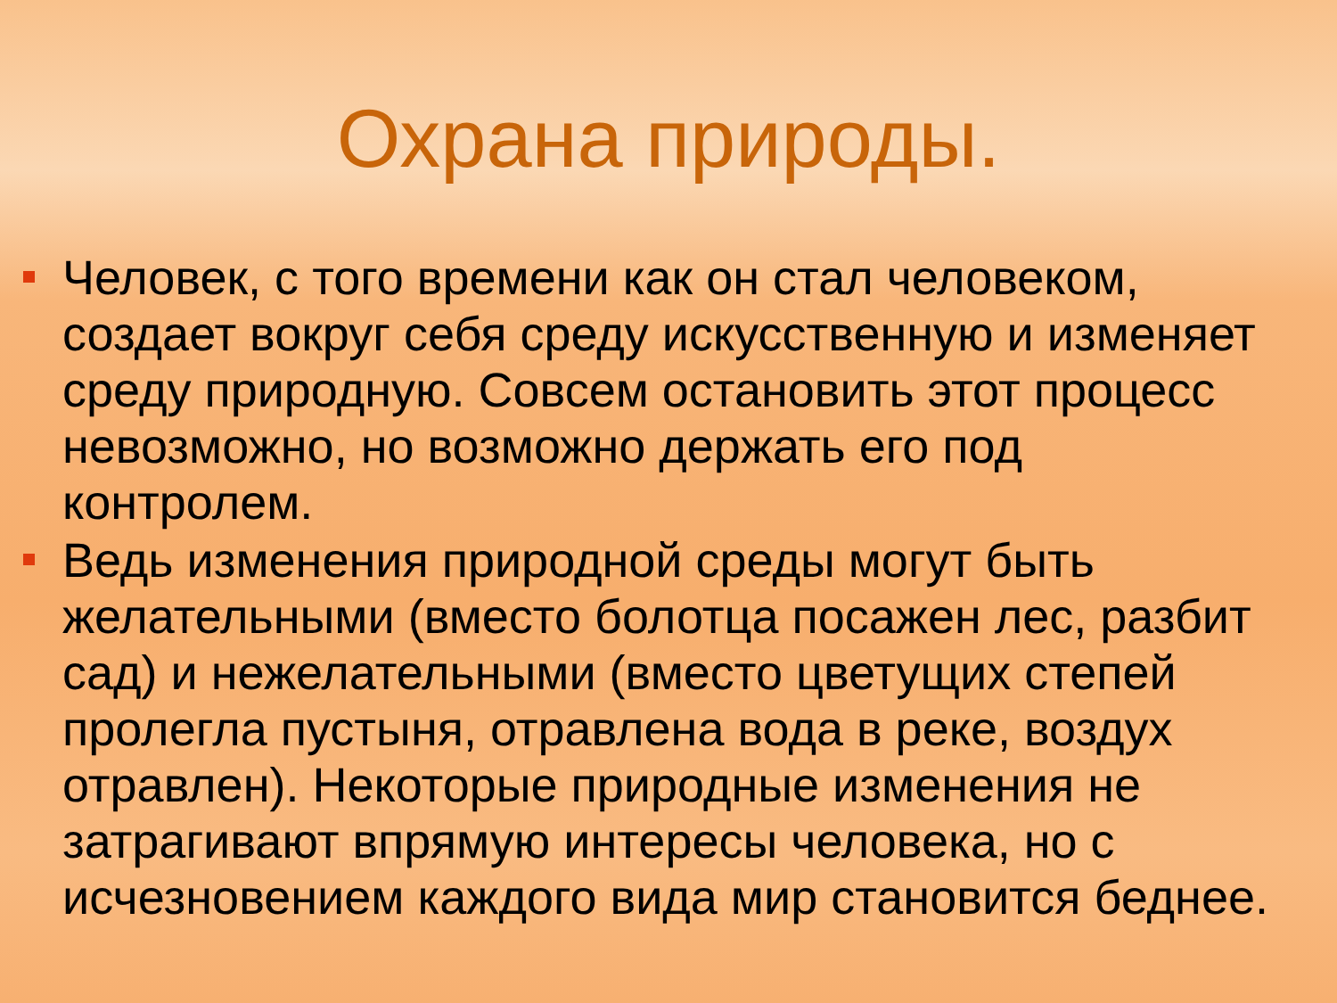Охрана природы.
Человек, с того времени как он стал человеком, создает вокруг себя среду искусственную и изменяет среду природную. Совсем остановить этот процесс невозможно, но возможно держать его под контролем.
Ведь изменения природной среды могут быть желательными (вместо болотца посажен лес, разбит сад) и нежелательными (вместо цветущих степей пролегла пустыня, отравлена вода в реке, воздух отравлен). Некоторые природные изменения не затрагивают впрямую интересы человека, но с исчезновением каждого вида мир становится беднее.